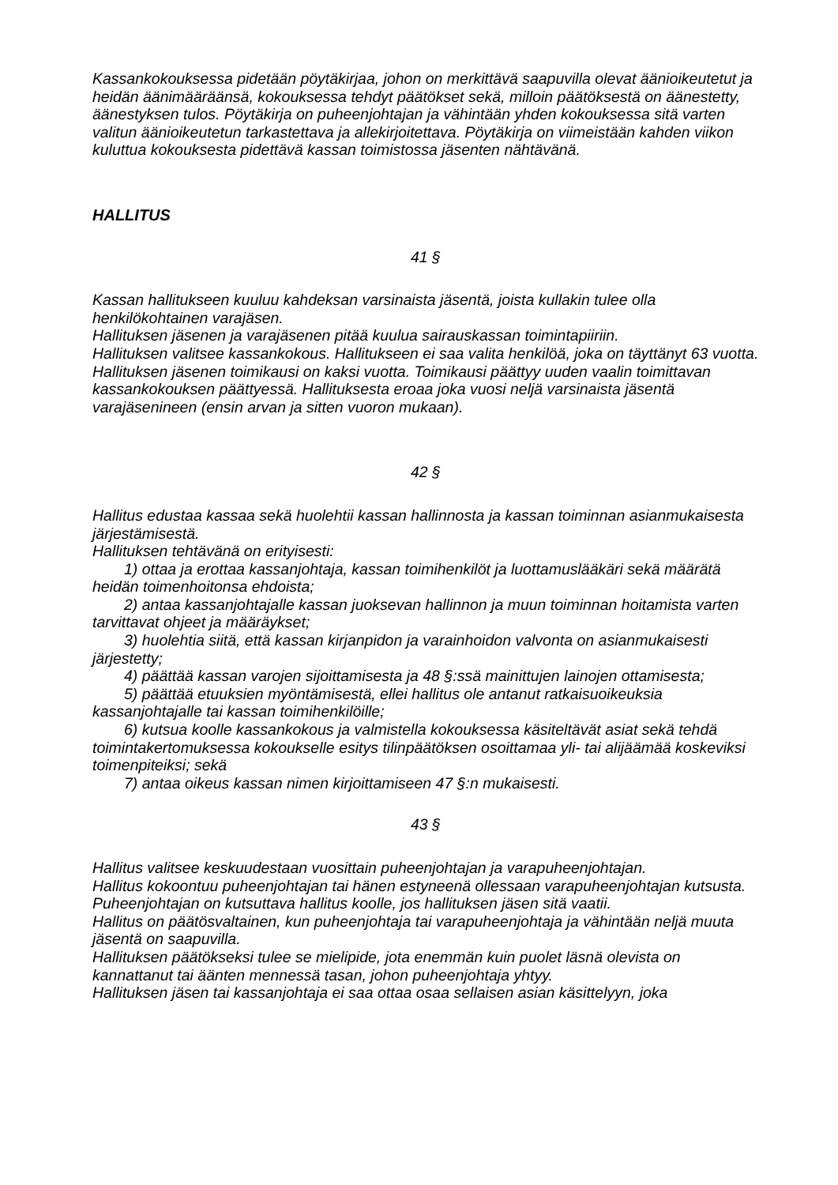Kassankokouksessa pidetään pöytäkirjaa, johon on merkittävä saapuvilla olevat äänioikeutetut ja heidän äänimääräänsä, kokouksessa tehdyt päätökset sekä, milloin päätöksestä on äänestetty, äänestyksen tulos. Pöytäkirja on puheenjohtajan ja vähintään yhden kokouksessa sitä varten valitun äänioikeutetun tarkastettava ja allekirjoitettava. Pöytäkirja on viimeistään kahden viikon kuluttua kokouksesta pidettävä kassan toimistossa jäsenten nähtävänä.
HALLITUS
41 §
Kassan hallitukseen kuuluu kahdeksan varsinaista jäsentä, joista kullakin tulee olla henkilökohtainen varajäsen.
Hallituksen jäsenen ja varajäsenen pitää kuulua sairauskassan toimintapiiriin.
Hallituksen valitsee kassankokous. Hallitukseen ei saa valita henkilöä, joka on täyttänyt 63 vuotta.
Hallituksen jäsenen toimikausi on kaksi vuotta. Toimikausi päättyy uuden vaalin toimittavan kassankokouksen päättyessä. Hallituksesta eroaa joka vuosi neljä varsinaista jäsentä varajäsenineen (ensin arvan ja sitten vuoron mukaan).
42 §
Hallitus edustaa kassaa sekä huolehtii kassan hallinnosta ja kassan toiminnan asianmukaisesta järjestämisestä.
Hallituksen tehtävänä on erityisesti:
1) ottaa ja erottaa kassanjohtaja, kassan toimihenkilöt ja luottamuslääkäri sekä määrätä heidän toimenhoitonsa ehdoista;
2) antaa kassanjohtajalle kassan juoksevan hallinnon ja muun toiminnan hoitamista varten tarvittavat ohjeet ja määräykset;
3) huolehtia siitä, että kassan kirjanpidon ja varainhoidon valvonta on asianmukaisesti järjestetty;
4) päättää kassan varojen sijoittamisesta ja 48 §:ssä mainittujen lainojen ottamisesta;
5) päättää etuuksien myöntämisestä, ellei hallitus ole antanut ratkaisuoikeuksia kassanjohtajalle tai kassan toimihenkilöille;
6) kutsua koolle kassankokous ja valmistella kokouksessa käsiteltävät asiat sekä tehdä toimintakertomuksessa kokoukselle esitys tilinpäätöksen osoittamaa yli- tai alijäämää koskeviksi toimenpiteiksi; sekä
7) antaa oikeus kassan nimen kirjoittamiseen 47 §:n mukaisesti.
43 §
Hallitus valitsee keskuudestaan vuosittain puheenjohtajan ja varapuheenjohtajan.
Hallitus kokoontuu puheenjohtajan tai hänen estyneenä ollessaan varapuheenjohtajan kutsusta. Puheenjohtajan on kutsuttava hallitus koolle, jos hallituksen jäsen sitä vaatii.
Hallitus on päätösvaltainen, kun puheenjohtaja tai varapuheenjohtaja ja vähintään neljä muuta jäsentä on saapuvilla.
Hallituksen päätökseksi tulee se mielipide, jota enemmän kuin puolet läsnä olevista on kannattanut tai äänten mennessä tasan, johon puheenjohtaja yhtyy.
Hallituksen jäsen tai kassanjohtaja ei saa ottaa osaa sellaisen asian käsittelyyn, joka